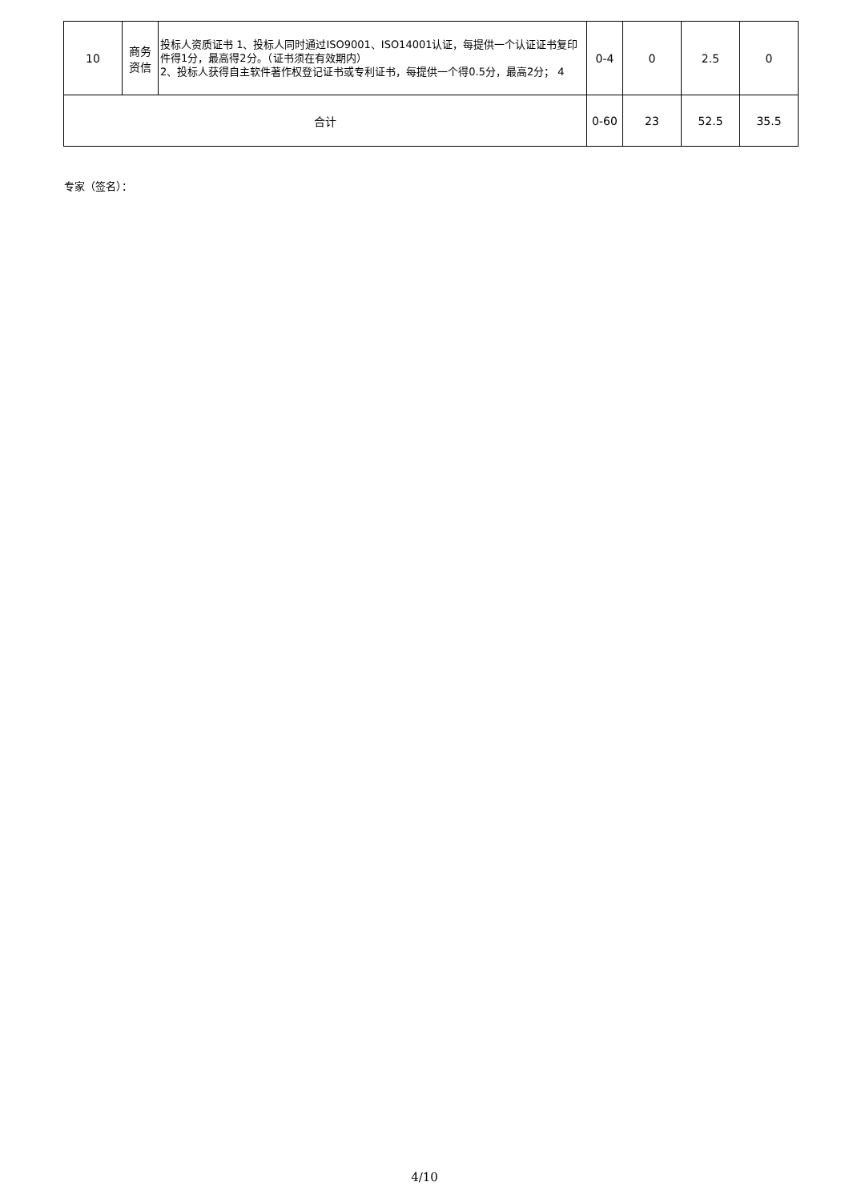| 10 | 商务资信 | 投标人资质证书 1、投标人同时通过ISO9001、ISO14001认证，每提供一个认证证书复印件得1分，最高得2分。（证书须在有效期内） 2、投标人获得自主软件著作权登记证书或专利证书，每提供一个得0.5分，最高2分； 4 | 0-4 | 0 | 2.5 | 0 |
| 合计 | | | 0-60 | 23 | 52.5 | 35.5 |
专家（签名）：
4/10